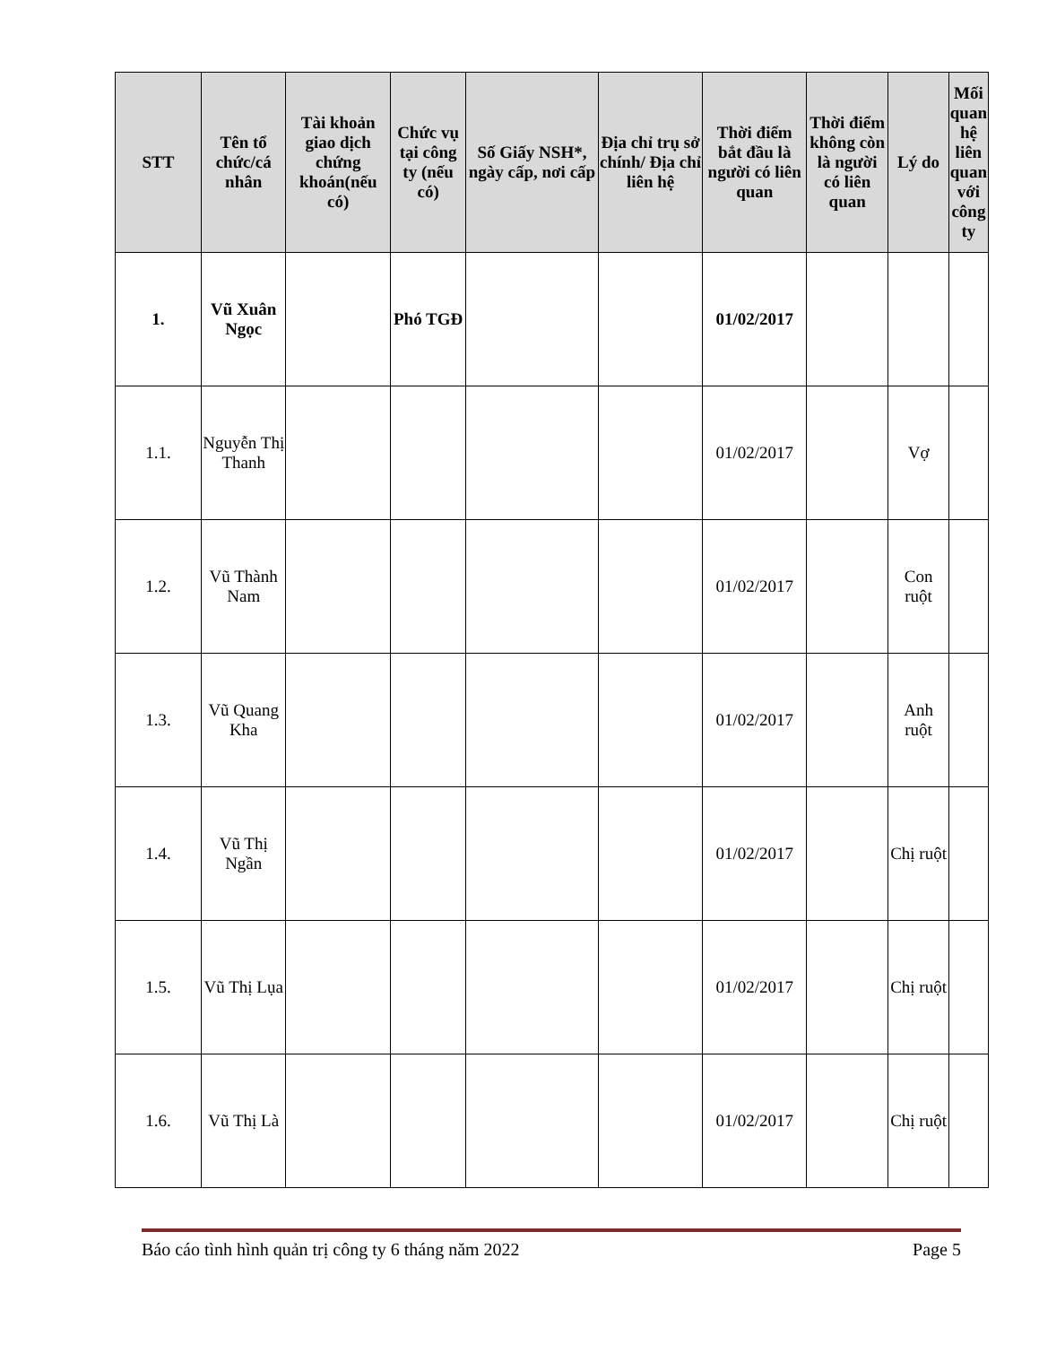| STT | Tên tổ chức/cá nhân | Tài khoản giao dịch chứng khoán(nếu có) | Chức vụ tại công ty (nếu có) | Số Giấy NSH*, ngày cấp, nơi cấp | Địa chỉ trụ sở chính/ Địa chỉ liên hệ | Thời điểm bắt đầu là người có liên quan | Thời điểm không còn là người có liên quan | Lý do | Mối quan hệ liên quan với công ty |
| --- | --- | --- | --- | --- | --- | --- | --- | --- | --- |
| 1. | Vũ Xuân Ngọc | | Phó TGĐ | | | 01/02/2017 | | | |
| 1.1. | Nguyễn Thị Thanh | | | | | 01/02/2017 | | Vợ | |
| 1.2. | Vũ Thành Nam | | | | | 01/02/2017 | | Con ruột | |
| 1.3. | Vũ Quang Kha | | | | | 01/02/2017 | | Anh ruột | |
| 1.4. | Vũ Thị Ngần | | | | | 01/02/2017 | | Chị ruột | |
| 1.5. | Vũ Thị Lụa | | | | | 01/02/2017 | | Chị ruột | |
| 1.6. | Vũ Thị Là | | | | | 01/02/2017 | | Chị ruột | |
Báo cáo tình hình quản trị công ty 6 tháng năm 2022 Page 5